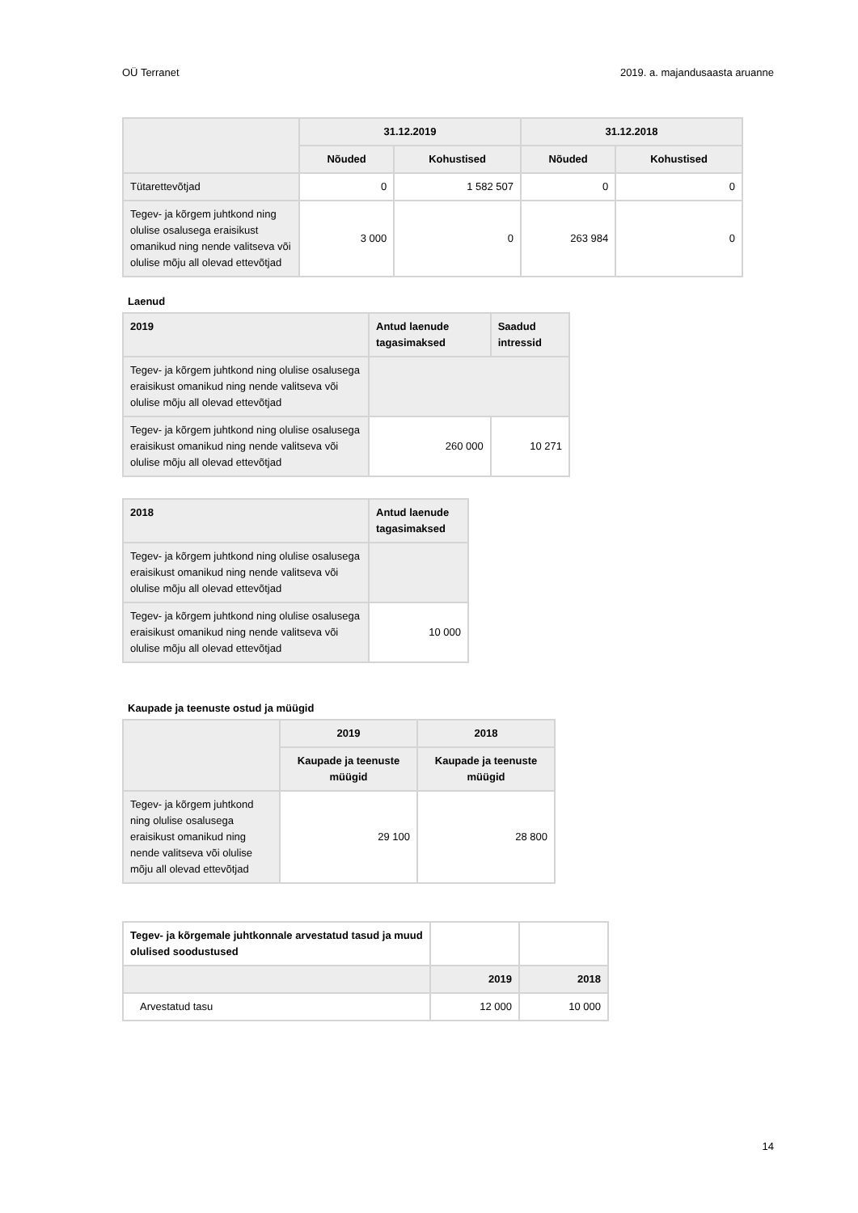OÜ Terranet 2019. a. majandusaasta aruanne
| | 31.12.2019 | | 31.12.2018 | |
| --- | --- | --- | --- | --- |
| | Nõuded | Kohustised | Nõuded | Kohustised |
| Tütarettevõtjad | 0 | 1 582 507 | 0 | 0 |
| Tegev- ja kõrgem juhtkond ning olulise osalusega eraisikust omanikud ning nende valitseva või olulise mõju all olevad ettevõtjad | 3 000 | 0 | 263 984 | 0 |
Laenud
| 2019 | Antud laenude tagasimaksed | Saadud intressid |
| --- | --- | --- |
| Tegev- ja kõrgem juhtkond ning olulise osalusega eraisikust omanikud ning nende valitseva või olulise mõju all olevad ettevõtjad | | |
| Tegev- ja kõrgem juhtkond ning olulise osalusega eraisikust omanikud ning nende valitseva või olulise mõju all olevad ettevõtjad | 260 000 | 10 271 |
| 2018 | Antud laenude tagasimaksed |
| --- | --- |
| Tegev- ja kõrgem juhtkond ning olulise osalusega eraisikust omanikud ning nende valitseva või olulise mõju all olevad ettevõtjad | |
| Tegev- ja kõrgem juhtkond ning olulise osalusega eraisikust omanikud ning nende valitseva või olulise mõju all olevad ettevõtjad | 10 000 |
Kaupade ja teenuste ostud ja müügid
| | 2019 | 2018 |
| --- | --- | --- |
| | Kaupade ja teenuste müügid | Kaupade ja teenuste müügid |
| Tegev- ja kõrgem juhtkond ning olulise osalusega eraisikust omanikud ning nende valitseva või olulise mõju all olevad ettevõtjad | 29 100 | 28 800 |
| Tegev- ja kõrgemale juhtkonnale arvestatud tasud ja muud olulised soodustused | | |
| | 2019 | 2018 |
| Arvestatud tasu | 12 000 | 10 000 |
14